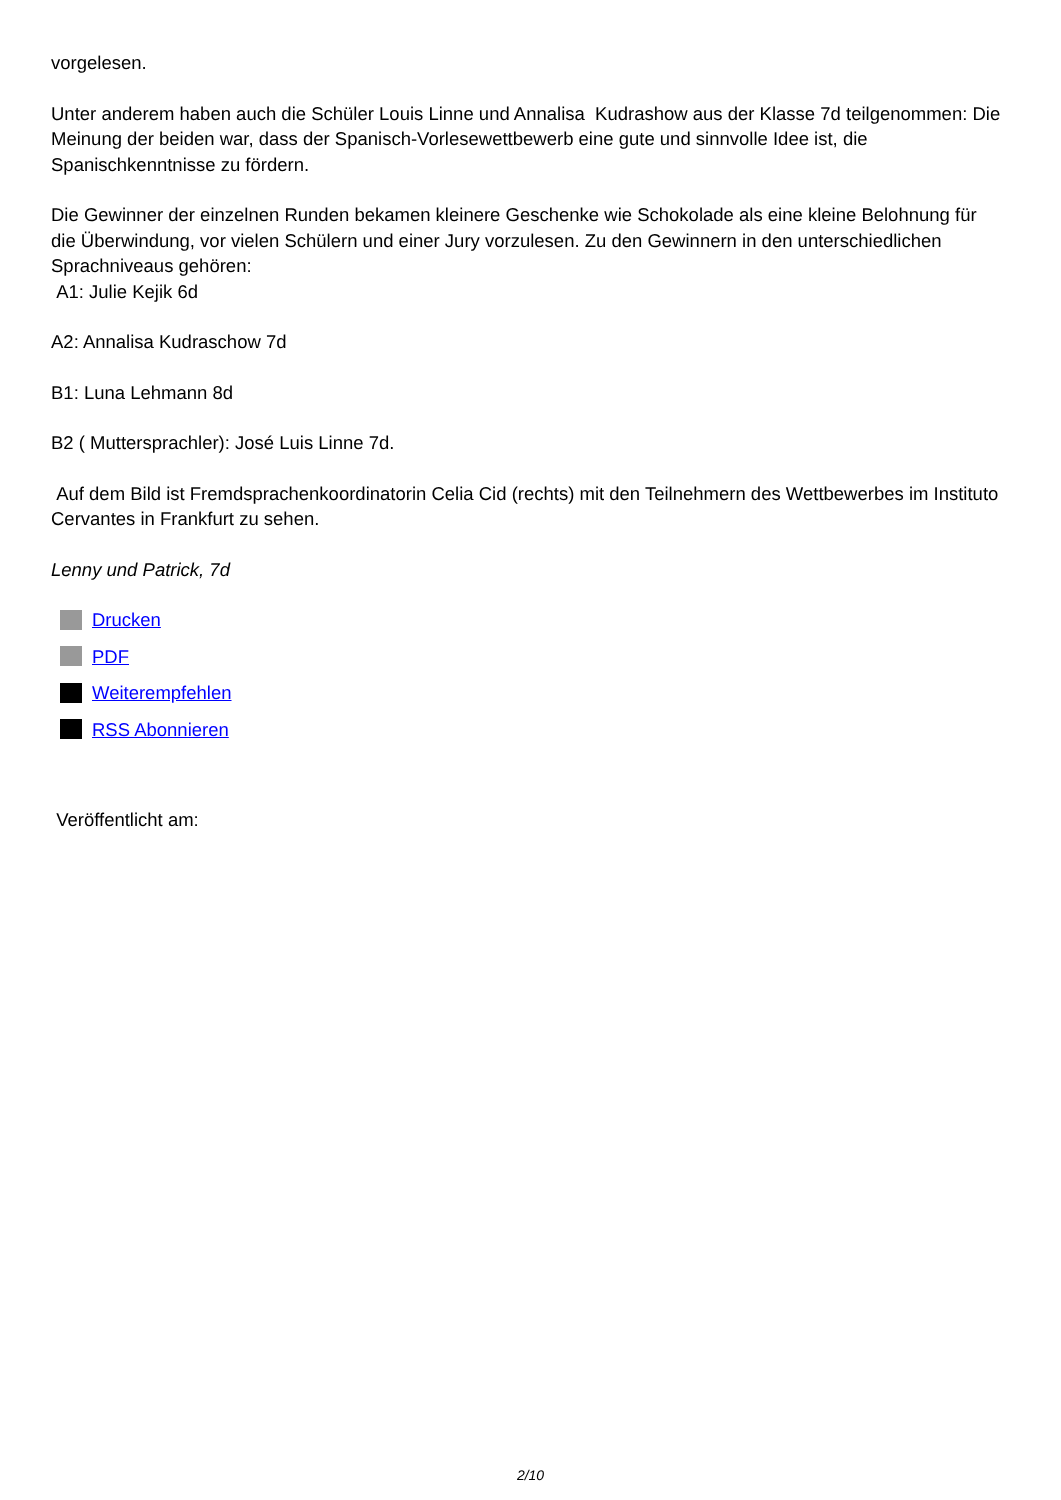vorgelesen.
Unter anderem haben auch die Schüler Louis Linne und Annalisa Kudrashow aus der Klasse 7d teilgenommen: Die Meinung der beiden war, dass der Spanisch-Vorlesewettbewerb eine gute und sinnvolle Idee ist, die Spanischkenntnisse zu fördern.
Die Gewinner der einzelnen Runden bekamen kleinere Geschenke wie Schokolade als eine kleine Belohnung für die Überwindung, vor vielen Schülern und einer Jury vorzulesen. Zu den Gewinnern in den unterschiedlichen Sprachniveaus gehören:
A1: Julie Kejik 6d
A2: Annalisa Kudraschow 7d
B1: Luna Lehmann 8d
B2 ( Muttersprachler): José Luis Linne 7d.
Auf dem Bild ist Fremdsprachenkoordinatorin Celia Cid (rechts) mit den Teilnehmern des Wettbewerbes im Instituto Cervantes in Frankfurt zu sehen.
Lenny und Patrick, 7d
Drucken
PDF
Weiterempfehlen
RSS Abonnieren
Veröffentlicht am:
2/10